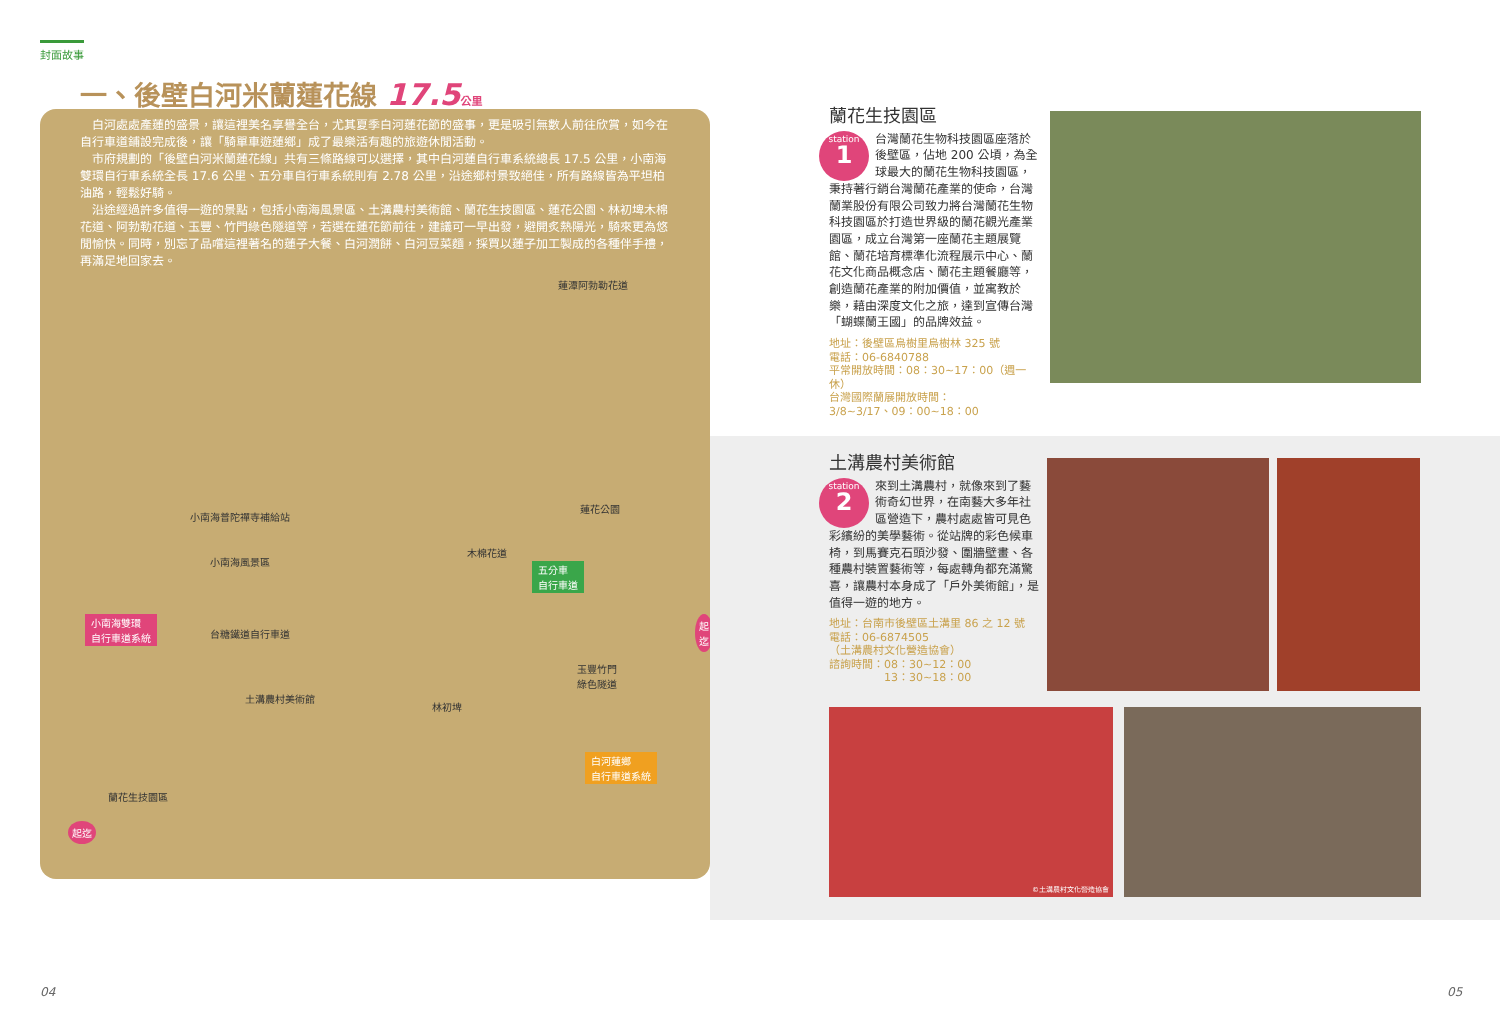封面故事
一、後壁白河米蘭蓮花線 17.5 公里
白河處處產蓮的盛景，讓這裡美名享譽全台，尤其夏季白河蓮花節的盛事，更是吸引無數人前往欣賞，如今在自行車道鋪設完成後，讓「騎單車遊蓮鄉」成了最樂活有趣的旅遊休閒活動。
市府規劃的「後壁白河米蘭蓮花線」共有三條路線可以選擇，其中白河蓮自行車系統總長 17.5 公里，小南海雙環自行車系統全長 17.6 公里、五分車自行車系統則有 2.78 公里，沿途鄉村景致絕佳，所有路線皆為平坦柏油路，輕鬆好騎。
沿途經過許多值得一遊的景點，包括小南海風景區、土溝農村美術館、蘭花生技園區、蓮花公園、林初埤木棉花道、阿勃勒花道、玉豐、竹門綠色隧道等，若選在蓮花節前往，建議可一早出發，避開炙熱陽光，騎來更為悠閒愉快。同時，別忘了品嚐這裡著名的蓮子大餐、白河潤餅、白河豆菜麵，採買以蓮子加工製成的各種伴手禮，再滿足地回家去。
蓮潭阿勃勒花道
小南海普陀禪寺補給站
小南海風景區
蓮花公園
木棉花道
五分車
自行車道
小南海雙環
自行車道系統
台糖鐵道自行車道
玉豐竹門
綠色隧道
土溝農村美術館
林初埤
白河蓮鄉
自行車道系統
蘭花生技園區
起迄
起迄
蘭花生技園區
station
1
台灣蘭花生物科技園區座落於後壁區，佔地 200 公頃，為全球最大的蘭花生物科技園區，秉持著行銷台灣蘭花產業的使命，台灣蘭業股份有限公司致力將台灣蘭花生物科技園區於打造世界級的蘭花觀光產業園區，成立台灣第一座蘭花主題展覽館、蘭花培育標準化流程展示中心、蘭花文化商品概念店、蘭花主題餐廳等，創造蘭花產業的附加價值，並寓教於樂，藉由深度文化之旅，達到宣傳台灣「蝴蝶蘭王國」的品牌效益。
地址：後壁區烏樹里烏樹林 325 號
電話：06-6840788
平常開放時間：08：30~17：00（週一休）
台灣國際蘭展開放時間：
3/8~3/17、09：00~18：00
土溝農村美術館
station
2
來到土溝農村，就像來到了藝術奇幻世界，在南藝大多年社區營造下，農村處處皆可見色彩繽紛的美學藝術。從站牌的彩色候車椅，到馬賽克石頭沙發、圍牆壁畫、各種農村裝置藝術等，每處轉角都充滿驚喜，讓農村本身成了「戶外美術館」，是值得一遊的地方。
地址：台南市後壁區土溝里 86 之 12 號
電話：06-6874505
（土溝農村文化營造協會）
諮詢時間：08：30~12：00
　　　　　13：30~18：00
©土溝農村文化營造協會
04 05